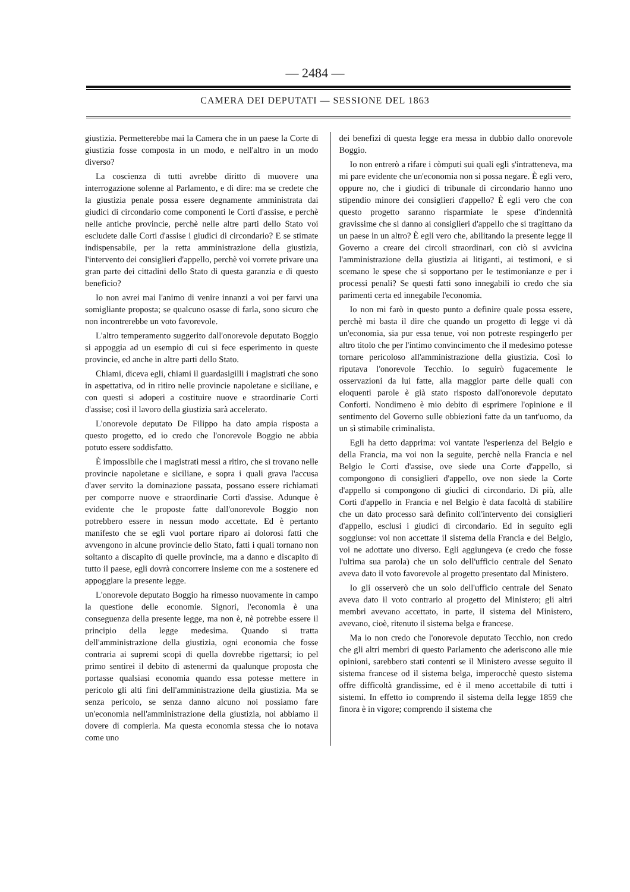— 2484 —
CAMERA DEI DEPUTATI — SESSIONE DEL 1863
giustizia. Permetterebbe mai la Camera che in un paese la Corte di giustizia fosse composta in un modo, e nell'altro in un modo diverso?
La coscienza di tutti avrebbe diritto di muovere una interrogazione solenne al Parlamento, e di dire: ma se credete che la giustizia penale possa essere degnamente amministrata dai giudici di circondario come componenti le Corti d'assise, e perchè nelle antiche provincie, perchè nelle altre parti dello Stato voi escludete dalle Corti d'assise i giudici di circondario? E se stimate indispensabile, per la retta amministrazione della giustizia, l'intervento dei consiglieri d'appello, perchè voi vorrete privare una gran parte dei cittadini dello Stato di questa garanzia e di questo beneficio?
Io non avrei mai l'animo di venire innanzi a voi per farvi una somigliante proposta; se qualcuno osasse di farla, sono sicuro che non incontrerebbe un voto favorevole.
L'altro temperamento suggerito dall'onorevole deputato Boggio si appoggia ad un esempio di cui si fece esperimento in queste provincie, ed anche in altre parti dello Stato.
Chiami, diceva egli, chiami il guardasigilli i magistrati che sono in aspettativa, od in ritiro nelle provincie napoletane e siciliane, e con questi si adoperi a costituire nuove e straordinarie Corti d'assise; così il lavoro della giustizia sarà accelerato.
L'onorevole deputato De Filippo ha dato ampia risposta a questo progetto, ed io credo che l'onorevole Boggio ne abbia potuto essere soddisfatto.
È impossibile che i magistrati messi a ritiro, che si trovano nelle provincie napoletane e siciliane, e sopra i quali grava l'accusa d'aver servito la dominazione passata, possano essere richiamati per comporre nuove e straordinarie Corti d'assise. Adunque è evidente che le proposte fatte dall'onorevole Boggio non potrebbero essere in nessun modo accettate. Ed è pertanto manifesto che se egli vuol portare riparo ai dolorosi fatti che avvengono in alcune provincie dello Stato, fatti i quali tornano non soltanto a discapito di quelle provincie, ma a danno e discapito di tutto il paese, egli dovrà concorrere insieme con me a sostenere ed appoggiare la presente legge.
L'onorevole deputato Boggio ha rimesso nuovamente in campo la questione delle economie. Signori, l'economia è una conseguenza della presente legge, ma non è, nè potrebbe essere il principio della legge medesima. Quando si tratta dell'amministrazione della giustizia, ogni economia che fosse contraria ai supremi scopi di quella dovrebbe rigettarsi; io pel primo sentirei il debito di astenermi da qualunque proposta che portasse qualsiasi economia quando essa potesse mettere in pericolo gli alti fini dell'amministrazione della giustizia. Ma se senza pericolo, se senza danno alcuno noi possiamo fare un'economia nell'amministrazione della giustizia, noi abbiamo il dovere di compierla. Ma questa economia stessa che io notava come uno
dei benefizi di questa legge era messa in dubbio dallo onorevole Boggio.
Io non entrerò a rifare i còmputi sui quali egli s'intratteneva, ma mi pare evidente che un'economia non si possa negare. È egli vero, oppure no, che i giudici di tribunale di circondario hanno uno stipendio minore dei consiglieri d'appello? È egli vero che con questo progetto saranno risparmiate le spese d'indennità gravissime che si danno ai consiglieri d'appello che si tragittano da un paese in un altro? È egli vero che, abilitando la presente legge il Governo a creare dei circoli straordinari, con ciò si avvicina l'amministrazione della giustizia ai litiganti, ai testimoni, e si scemano le spese che si sopportano per le testimonianze e per i processi penali? Se questi fatti sono innegabili io credo che sia parimenti certa ed innegabile l'economia.
Io non mi farò in questo punto a definire quale possa essere, perchè mi basta il dire che quando un progetto di legge vi dà un'economia, sia pur essa tenue, voi non potreste respingerlo per altro titolo che per l'intimo convincimento che il medesimo potesse tornare pericoloso all'amministrazione della giustizia. Così lo riputava l'onorevole Tecchio. Io seguirò fugacemente le osservazioni da lui fatte, alla maggior parte delle quali con eloquenti parole è già stato risposto dall'onorevole deputato Conforti. Nondimeno è mio debito di esprimere l'opinione e il sentimento del Governo sulle obbiezioni fatte da un tant'uomo, da un sì stimabile criminalista.
Egli ha detto dapprima: voi vantate l'esperienza del Belgio e della Francia, ma voi non la seguite, perchè nella Francia e nel Belgio le Corti d'assise, ove siede una Corte d'appello, si compongono di consiglieri d'appello, ove non siede la Corte d'appello si compongono di giudici di circondario. Di più, alle Corti d'appello in Francia e nel Belgio è data facoltà di stabilire che un dato processo sarà definito coll'intervento dei consiglieri d'appello, esclusi i giudici di circondario. Ed in seguito egli soggiunse: voi non accettate il sistema della Francia e del Belgio, voi ne adottate uno diverso. Egli aggiungeva (e credo che fosse l'ultima sua parola) che un solo dell'ufficio centrale del Senato aveva dato il voto favorevole al progetto presentato dal Ministero.
Io gli osserverò che un solo dell'ufficio centrale del Senato aveva dato il voto contrario al progetto del Ministero; gli altri membri avevano accettato, in parte, il sistema del Ministero, avevano, cioè, ritenuto il sistema belga e francese.
Ma io non credo che l'onorevole deputato Tecchio, non credo che gli altri membri di questo Parlamento che aderiscono alle mie opinioni, sarebbero stati contenti se il Ministero avesse seguito il sistema francese od il sistema belga, imperocchè questo sistema offre difficoltà grandissime, ed è il meno accettabile di tutti i sistemi. In effetto io comprendo il sistema della legge 1859 che finora è in vigore; comprendo il sistema che